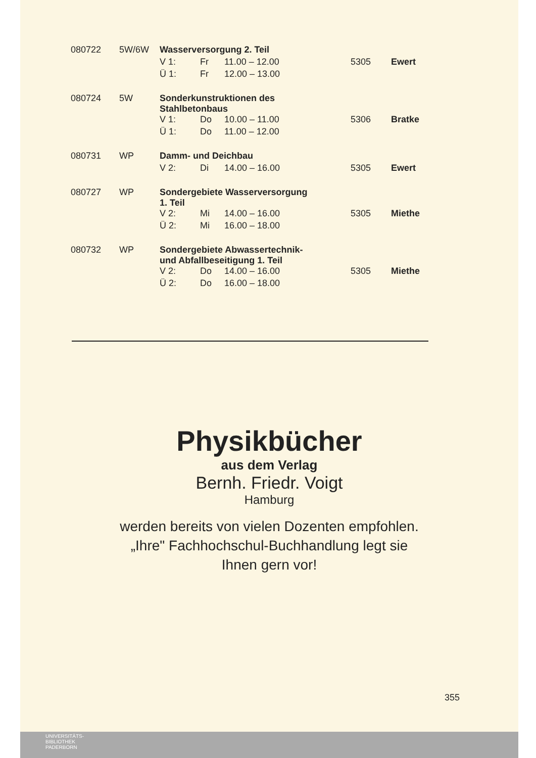| 080722 | 5W/6W | Wasserversorgung 2. Teil | | | | |
| | | V 1: | Fr | 11.00 – 12.00 | 5305 | Ewert |
| | | Ü 1: | Fr | 12.00 – 13.00 | | |
| 080724 | 5W | Sonderkunstruktionen des Stahlbetonbaus | | | | |
| | | V 1: | Do | 10.00 – 11.00 | 5306 | Bratke |
| | | Ü 1: | Do | 11.00 – 12.00 | | |
| 080731 | WP | Damm- und Deichbau | | | | |
| | | V 2: | Di | 14.00 – 16.00 | 5305 | Ewert |
| 080727 | WP | Sondergebiete Wasserversorgung 1. Teil | | | | |
| | | V 2: | Mi | 14.00 – 16.00 | 5305 | Miethe |
| | | Ü 2: | Mi | 16.00 – 18.00 | | |
| 080732 | WP | Sondergebiete Abwassertechnik- und Abfallbeseitigung 1. Teil | | | | |
| | | V 2: | Do | 14.00 – 16.00 | 5305 | Miethe |
| | | Ü 2: | Do | 16.00 – 18.00 | | |
Physikbücher
aus dem Verlag
Bernh. Friedr. Voigt
Hamburg
werden bereits von vielen Dozenten empfohlen.
„Ihre" Fachhochschul-Buchhandlung legt sie
Ihnen gern vor!
355
UNIVERSITÄTS-
BIBLIOTHEK
PADERBORN